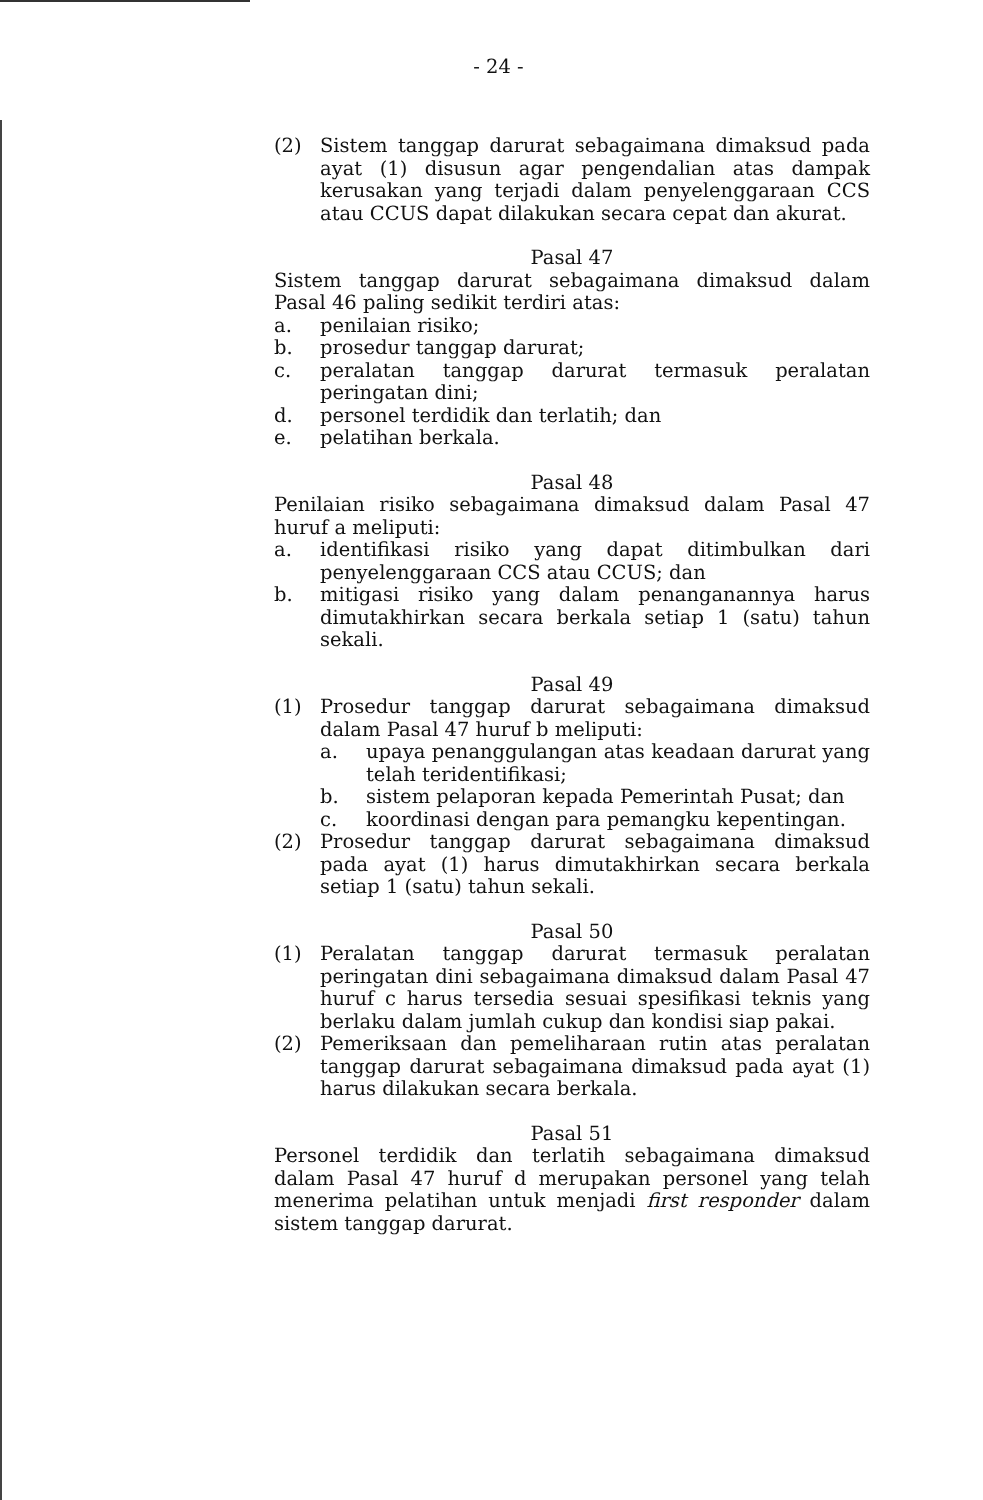- 24 -
(2) Sistem tanggap darurat sebagaimana dimaksud pada ayat (1) disusun agar pengendalian atas dampak kerusakan yang terjadi dalam penyelenggaraan CCS atau CCUS dapat dilakukan secara cepat dan akurat.
Pasal 47
Sistem tanggap darurat sebagaimana dimaksud dalam Pasal 46 paling sedikit terdiri atas:
a. penilaian risiko;
b. prosedur tanggap darurat;
c. peralatan tanggap darurat termasuk peralatan peringatan dini;
d. personel terdidik dan terlatih; dan
e. pelatihan berkala.
Pasal 48
Penilaian risiko sebagaimana dimaksud dalam Pasal 47 huruf a meliputi:
a. identifikasi risiko yang dapat ditimbulkan dari penyelenggaraan CCS atau CCUS; dan
b. mitigasi risiko yang dalam penanganannya harus dimutakhirkan secara berkala setiap 1 (satu) tahun sekali.
Pasal 49
(1) Prosedur tanggap darurat sebagaimana dimaksud dalam Pasal 47 huruf b meliputi:
a. upaya penanggulangan atas keadaan darurat yang telah teridentifikasi;
b. sistem pelaporan kepada Pemerintah Pusat; dan
c. koordinasi dengan para pemangku kepentingan.
(2) Prosedur tanggap darurat sebagaimana dimaksud pada ayat (1) harus dimutakhirkan secara berkala setiap 1 (satu) tahun sekali.
Pasal 50
(1) Peralatan tanggap darurat termasuk peralatan peringatan dini sebagaimana dimaksud dalam Pasal 47 huruf c harus tersedia sesuai spesifikasi teknis yang berlaku dalam jumlah cukup dan kondisi siap pakai.
(2) Pemeriksaan dan pemeliharaan rutin atas peralatan tanggap darurat sebagaimana dimaksud pada ayat (1) harus dilakukan secara berkala.
Pasal 51
Personel terdidik dan terlatih sebagaimana dimaksud dalam Pasal 47 huruf d merupakan personel yang telah menerima pelatihan untuk menjadi first responder dalam sistem tanggap darurat.